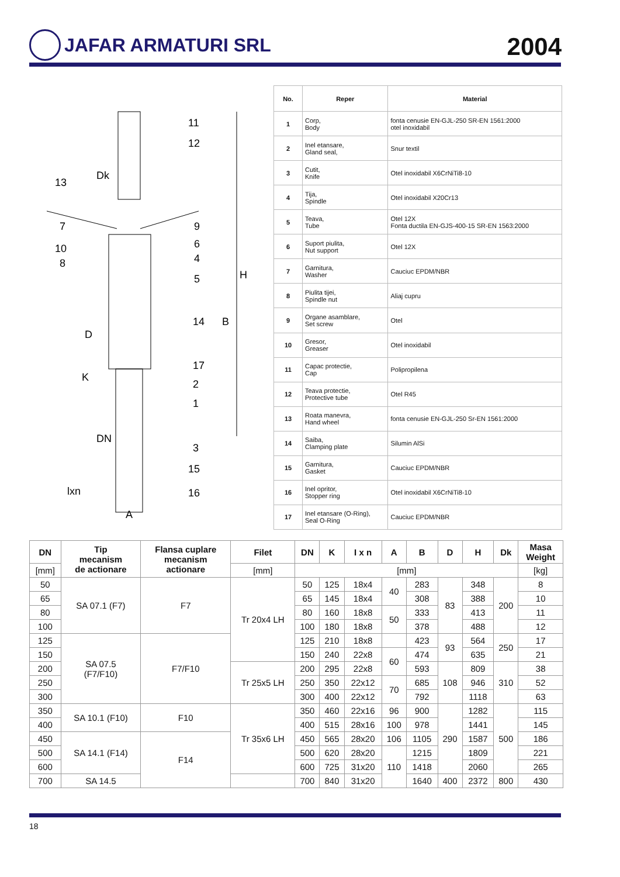JAFAR ARMATURI SRL
2004
11
12
13
Dk
7
9
10
6
8
4
5
H
14
B
D
17
2
1
K
DN
3
15
16
lxn
A
| No. | Reper | Material |
| --- | --- | --- |
| 1 | Corp, Body | fonta cenusie EN-GJL-250 SR-EN 1561:2000 otel inoxidabil |
| 2 | Inel etansare, Gland seal, | Snur textil |
| 3 | Cutit, Knife | Otel inoxidabil X6CrNiTi8-10 |
| 4 | Tija, Spindle | Otel inoxidabil X20Cr13 |
| 5 | Teava, Tube | Otel 12X Fonta ductila EN-GJS-400-15 SR-EN 1563:2000 |
| 6 | Suport piulita, Nut support | Otel 12X |
| 7 | Garnitura, Washer | Cauciuc EPDM/NBR |
| 8 | Piulita tijei, Spindle nut | Aliaj cupru |
| 9 | Organe asamblare, Set screw | Otel |
| 10 | Gresor, Greaser | Otel inoxidabil |
| 11 | Capac protectie, Cap | Polipropilena |
| 12 | Teava protectie, Protective tube | Otel R45 |
| 13 | Roata manevra, Hand wheel | fonta cenusie EN-GJL-250 Sr-EN 1561:2000 |
| 14 | Saiba, Clamping plate | Silumin AlSi |
| 15 | Garnitura, Gasket | Cauciuc EPDM/NBR |
| 16 | Inel opritor, Stopper ring | Otel inoxidabil X6CrNiTi8-10 |
| 17 | Inel etansare (O-Ring), Seal O-Ring | Cauciuc EPDM/NBR |
| DN | Tip mecanism de actionare | Flansa cuplare mecanism actionare | Filet | DN | K | I x n | A | B | D | H | Dk | Masa Weight |
| --- | --- | --- | --- | --- | --- | --- | --- | --- | --- | --- | --- | --- |
| [mm] | | | [mm] | [mm] | | | | | | | | [kg] |
| 50 | SA 07.1 (F7) | F7 | Tr 20x4 LH | 50 | 125 | 18x4 | 40 | 283 | 83 | 348 | 200 | 8 |
| 65 | | | | 65 | 145 | 18x4 | | 308 | | 388 | | 10 |
| 80 | | | | 80 | 160 | 18x8 | 50 | 333 | | 413 | | 11 |
| 100 | | | | 100 | 180 | 18x8 | | 378 | | 488 | | 12 |
| 125 | SA 07.5 (F7/F10) | F7/F10 | | 125 | 210 | 18x8 | | 423 | 93 | 564 | 250 | 17 |
| 150 | | | | 150 | 240 | 22x8 | 60 | 474 | | 635 | | 21 |
| 200 | | | Tr 25x5 LH | 200 | 295 | 22x8 | | 593 | 108 | 809 | 310 | 38 |
| 250 | | | | 250 | 350 | 22x12 | 70 | 685 | | 946 | | 52 |
| 300 | | | | 300 | 400 | 22x12 | | 792 | | 1118 | | 63 |
| 350 | SA 10.1 (F10) | F10 | Tr 35x6 LH | 350 | 460 | 22x16 | 96 | 900 | 290 | 1282 | 500 | 115 |
| 400 | | | | 400 | 515 | 28x16 | 100 | 978 | | 1441 | | 145 |
| 450 | SA 14.1 (F14) | F14 | | 450 | 565 | 28x20 | 106 | 1105 | | 1587 | | 186 |
| 500 | | | | 500 | 620 | 28x20 | 110 | 1215 | | 1809 | | 221 |
| 600 | | | | 600 | 725 | 31x20 | | 1418 | | 2060 | | 265 |
| 700 | SA 14.5 | | | 700 | 840 | 31x20 | | 1640 | 400 | 2372 | 800 | 430 |
18